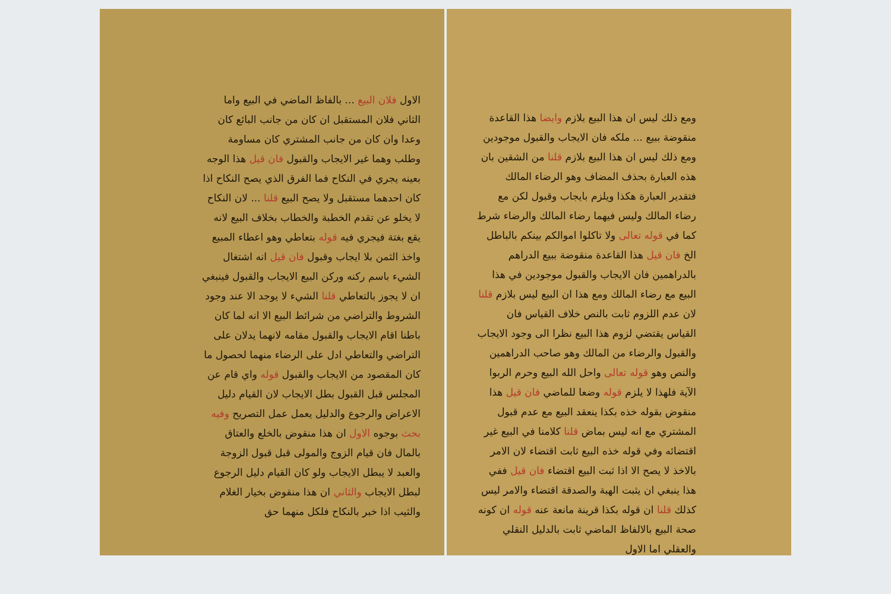ومع ذلك ليس ان هذا البيع بلازم وايضا هذا القاعدة منقوضة ببيع ... ملكه فان الايجاب والقبول موجودين ومع ذلك ليس ان هذا البيع بلازم قلنا من الشقين بان هذه العبارة بحذف المضاف وهو الرضاء المالك فتقدير العبارة هكذا ويلزم بايجاب وقبول لكن مع رضاء المالك وليس فيهما رضاء المالك والرضاء شرط كما في قوله تعالى ولا تاكلوا اموالكم بينكم بالباطل الخ فان قيل هذا القاعدة منقوضة ببيع الدراهم بالدراهمين فان الايجاب والقبول موجودين في هذا البيع مع رضاء المالك ومع هذا ان البيع ليس بلازم قلنا لان عدم اللزوم ثابت بالنص خلاف القياس فان القياس يقتضي لزوم هذا البيع نظرا الى وجود الايجاب والقبول والرضاء من المالك وهو صاحب الدراهمين والنص وهو قوله تعالى واحل الله البيع وحرم الربوا الآية فلهذا لا يلزم قوله وضعا للماضي فان قيل هذا منقوض بقوله خذه بكذا ينعقد البيع مع عدم قبول المشتري مع انه ليس بماض قلنا كلامنا في البيع غير اقتضائه وفي قوله خذه البيع ثابت اقتضاء لان الامر بالاخذ لا يصح الا اذا ثبت البيع اقتضاء فان قيل ففي هذا ينبغي ان يثبت الهبة والصدقة اقتضاء والامر ليس كذلك قلنا ان قوله بكذا قرينة مانعة عنه قوله ان كونه صحة البيع بالالفاظ الماضي ثابت بالدليل النقلي والعقلي اما الاول
الاول فلان البيع ... بالفاظ الماضي في البيع واما الثاني فلان المستقبل ان كان من جانب البائع كان وعدا وان كان من جانب المشتري كان مساومة وطلب وهما غير الايجاب والقبول فان قيل هذا الوجه بعينه يجري في النكاح فما الفرق الذي يصح النكاح اذا كان احدهما مستقبل ولا يصح البيع قلنا ... لان النكاح لا يخلو عن تقدم الخطبة والخطاب بخلاف البيع لانه يقع بغتة فيجري فيه قوله بتعاطي وهو اعطاء المبيع واخذ الثمن بلا ايجاب وقبول فان قيل انه اشتغال الشيء باسم ركنه وركن البيع الايجاب والقبول فينبغي ان لا يجوز بالتعاطي قلنا الشيء لا يوجد الا عند وجود الشروط والتراضي من شرائط البيع الا انه لما كان باطنا اقام الايجاب والقبول مقامه لانهما يدلان على التراضي والتعاطي ادل على الرضاء منهما لحصول ما كان المقصود من الايجاب والقبول قوله واي قام عن المجلس قبل القبول بطل الايجاب لان القيام دليل الاعراض والرجوع والدليل يعمل عمل التصريح وفيه بحث بوجوه الاول ان هذا منقوض بالخلع والعتاق بالمال فان قيام الزوج والمولى قبل قبول الزوجة والعبد لا يبطل الايجاب ولو كان القيام دليل الرجوع لبطل الايجاب والثاني ان هذا منقوض بخيار الغلام والثيب اذا خبر بالنكاح فلكل منهما حق